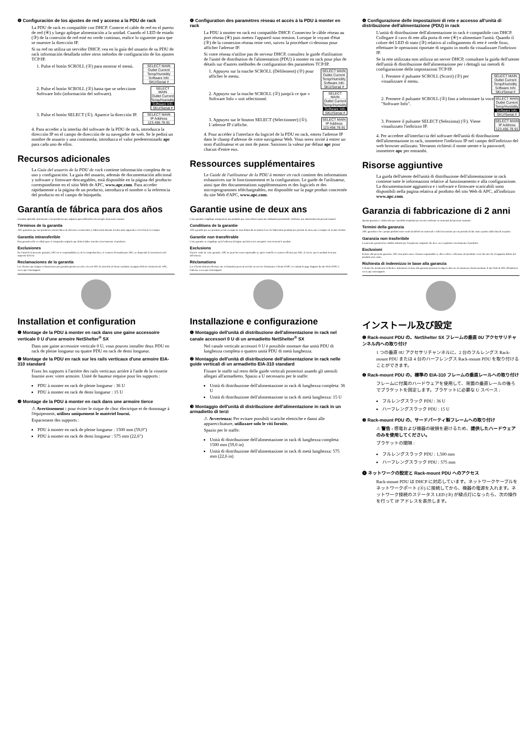❹ Configuración de los ajustes de red y acceso a la PDU de rack
La PDU de rack es compatible con DHCP. Conecte el cable de red en el puerto de red (④) y luego aplique alimentación a la unidad. Cuando el LED de estado (③) de la conexión de red esté en verde continuo, realice lo siguiente para que se muestre la dirección IP.
Si su red no utiliza un servidor DHCP, vea en la guía del usuario de su PDU de rack información detallada sobre otros métodos de configuración de los ajustes TCP/IP.
1. Pulse el botón SCROLL (②) para mostrar el menú.
SELECT MAIN
Outlet Current
Temp/Humidity
Software Info
SKU/Serial #
2. Pulse el botón SCROLL (②) hasta que se seleccione Software Info (información del software).
SELECT MAIN
Outlet Current
Temp/Humidity
Software Info
SKU/Serial #
3. Pulse el botón SELECT (①). Aparece la dirección IP.
SELECT MAIN
IP Address
123.456.78.91
4. Para acceder a la interfaz del software de la PDU de rack, introduzca la dirección IP en el campo de dirección de su navegador de web. Se le pedirá un nombre de usuario y una contraseña; introduzca el valor predeterminado apc para cada uno de ellos.
Recursos adicionales
La Guía del usuario de la PDU de rack contiene información completa de su uso y configuración. La guía del usuario, además de documentación adicional y software y firmware descargables, está disponible en la página del producto correspondiente en el sitio Web de APC, www.apc.com. Para acceder rápidamente a la página de un producto, introduzca el nombre o la referencia del producto en el campo de búsqueda.
Garantía de fábrica para dos años
Garantía aplicable únicamente a los productos que adquiera para utilizarlos con arreglo al presente manual.
Términos de la garantía
APC garantiza que sus productos estarán libres de defectos en materiales y fabricación durante los dos años siguientes a la fecha de la compra.
Garantía intransferible
Esta garantía sólo es válida para el comprador original, que deberá haber inscrito correctamente el producto.
Exclusiones
En virtud de la presente garantía, APC no se responsabiliza si, de la comprobación y el examen efectuados por APC, se desprende la inexistencia del supuesto defecto.
Reclamaciones de la garantía
Los clientes que tengan reclamaciones por garantía pueden acceder a la red APC de atención al cliente mediante la página Web de Asistencia de APC, www.apc.com/support.
Installation et configuration
❶ Montage de la PDU à monter en rack dans une gaine accessoire verticale 0 U d'une armoire NetShelter<sup>®</sup> SX
Dans une gaine accessoire verticale 0 U, vous pouvez installer deux PDU en rack de pleine longueur ou quatre PDU en rack de demi longueur.
❷ Montage de la PDU en rack sur les rails verticaux d'une armoire EIA-310 standard
Fixez les supports à l'arrière des rails verticaux arrière à l'aide de la visserie fournie avec votre armoire. Unité de hauteur requise pour les supports :
PDU à monter en rack de pleine longueur : 36 U
PDU à monter en rack de demi longueur : 15 U
❸ Montage de la PDU à monter en rack dans une armoire tierce
⚠ Avertissement : pour éviter le risque de choc électrique et de dommage à l'équipement, utilisez uniquement le matériel fourni.
Espacement des supports :
PDU à monter en rack de pleine longueur : 1500 mm (59,0")
PDU à monter en rack de demi longueur : 575 mm (22,6")
❹ Configuration des paramètres réseau et accès à la PDU à monter en rack
La PDU à monter en rack est compatible DHCP. Connectez le câble réseau au port réseau (④) puis mettez l'appareil sous tension. Lorsque le voyant d'état (③) de la connexion réseau reste vert, suivez la procédure ci-dessous pour afficher l'adresse IP.
Si votre réseau n'utilise pas de serveur DHCP, consultez le guide d'utilisation de l'unité de distribution de l'alimentation (PDU) à monter en rack pour plus de détails sur d'autres méthodes de configuration des paramètres TCP/IP.
1. Appuyez sur la touche SCROLL (Défilement) (②) pour afficher le menu.
SELECT MAIN
Outlet Current
Temp/Humidity
Software Info
SKU/Serial #
2. Appuyez sur la touche SCROLL (②) jusqu'à ce que « Software Info » soit sélectionné.
SELECT MAIN
Outlet Current
Temp/Humidity
Software Info
SKU/Serial #
3. Appuyez sur le bouton SELECT (Sélectionner) (①). L'adresse IP s'affiche.
SELECT MAIN
IP Address
123.456.78.91
4. Pour accéder à l'interface du logiciel de la PDU en rack, entrez l'adresse IP dans le champ d'adresse de votre navigateur Web. Vous serez invité à entrer un nom d'utilisateur et un mot de passe. Saisissez la valeur par défaut apc pour chacun d'entre eux.
Ressources supplémentaires
Le Guide de l'utilisateur de la PDU à monter en rack contient des informations exhaustives sur le fonctionnement et la configuration. Le guide de l'utilisateur, ainsi que des documentations supplémentaires et des logiciels et des microprogrammes téléchargeables, est disponible sur la page produit concernée du site Web d'APC, www.apc.com.
Garantie usine de deux ans
Cette garantie s'applique uniquement aux produits que vous achetez pour une utilisation personnelle conforme aux instructions du présent manuel.
Conditions de la garantie
APC garantit que ses produits seront exempts de tout défaut dû au matériel ou à la fabrication pendant une période de deux ans à compter de la date d'achat.
Garantie non transférable
Cette garantie ne s'applique qu'à l'acheteur d'origine qui doit avoir enregistré correctement le produit.
Exclusions
Dans le cadre de cette garantie, APC ne peut être tenu responsable si, après contrôle et examen effectué par APC, il s'avère que le produit n'est pas défectueux.
Réclamations
Les Clients désirant effectuer une réclamation peuvent accéder au service d'assistance Clients d'APC en visitant la page Support du site Web d'APC à l'adresse www.apc.com/support.
Installazione e configurazione
❶ Montaggio dell'unità di distribuzione dell'alimentazione in rack nel canale accessori 0 U di un armadietto NetShelter<sup>®</sup> SX
Nel canale verticale accessori 0 U è possibile montare due unità PDU di lunghezza completa o quattro unità PDU di metà lunghezza.
❷ Montaggio dell'unità di distribuzione dell'alimentazione in rack nelle guide verticali di un armadietto EIA-310 standard
Fissare le staffe sul retro delle guide verticali posteriori usando gli utensili allegati all'armadietto. Spazio a U necessario per le staffe:
Unità di distribuzione dell'alimentazione in rack di lunghezza completa: 36 U
Unità di distribuzione dell'alimentazione in rack di metà lunghezza: 15 U
❸ Montaggio dell'unità di distribuzione dell'alimentazione in rack in un armadietto di terzi
⚠ Avvertenza: Per evitare possibili scariche elettriche e danni alle apparecchiature, utilizzare solo le viti fornite.
Spazio per le staffe:
Unità di distribuzione dell'alimentazione in rack di lunghezza completa: 1500 mm (59,0 in)
Unità di distribuzione dell'alimentazione in rack di metà lunghezza: 575 mm (22,6 in)
❹ Configurazione delle impostazioni di rete e accesso all'unità di distribuzione dell'alimentazione (PDU) in rack
L'unità di distribuzione dell'alimentazione in rack è compatibile con DHCP. Collegare il cavo di rete alla porta di rete (④) e alimentare l'unità. Quando il colore del LED di stato (③) relativo al collegamento di rete è verde fisso, effettuare le operazioni riportate di seguito in modo da visualizzare l'indirizzo IP.
Se la rete utilizzata non utilizza un server DHCP, consultare la guida dell'utente dell'unità di distribuzione dell'alimentazione per i dettagli sui metodi di configurazione delle impostazioni TCP/IP.
1. Premere il pulsante SCROLL (Scorri) (②) per visualizzare il menu.
SELECT MAIN
Outlet Current
Temp/Humidity
Software Info
SKU/Serial #
2. Premere il pulsante SCROLL (②) fino a selezionare la voce "Software Info".
SELECT MAIN
Outlet Current
Temp/Humidity
Software Info
SKU/Serial #
3. Premere il pulsante SELECT (Seleziona) (①). Viene visualizzato l'indirizzo IP.
SELECT MAIN
IP Address
123.456.78.91
4. Per accedere all'interfaccia del software dell'unità di distribuzione dell'alimentazione in rack, immettere l'indirizzo IP nel campo dell'indirizzo del web browser utilizzato. Verranno richiesti il nome utente e la password; immettere apc per entrambi.
Risorse aggiuntive
La guida dell'utente dell'unità di distribuzione dell'alimentazione in rack contiene tutte le informazioni relative al funzionamento e alla configurazione. La documentazione aggiuntiva e i software e firmware scaricabili sono disponibili nella pagina relativa al prodotto del sito Web di APC, all'indirizzo www.apc.com.
Garanzia di fabbricazione di 2 anni
Questa garanzia è valida solo per i prodotti acquistati per un uso conforme ai contenuti del presente manuale.
Termini della garanzia
APC garantisce che i propri prodotti sono esenti da difetti nei materiali e nella lavorazione per un periodo di due anni a partire dalla data di acquisto.
Garanzia non trasferibile
La presente garanzia ha validità soltanto per l'acquirente originale che deve aver registrato correttamente il prodotto.
Esclusioni
In base alla presente garanzia, APC non potrà essere ritenuta responsabile se alla verifica e all'esame del prodotto verrà rilevato che il supposto difetto del prodotto non esiste.
Richiesta di indennizzo in base alla garanzia
I clienti che desiderano richiedere indennizzo in base alla garanzia possono rivolgersi alla rete di assistenza clienti mediante il sito Web di APC all'indirizzo www.apc.com/support.
インストール及び設定
❶ Rack-mount PDU の、NetShelter SX フレームの垂直 0U アクセサリチャンネル内への取り付け
1 つの垂直 0U アクセサリチャンネルに、2 台のフルレングス Rack-mount PDU または 4 台のハーフレングス Rack-mount PDU を取り付けることができます。
❷ Rack-mount PDU の、標準の EIA-310 フレームの垂直レールへの取り付け
フレームに付属のハードウェアを使用して、背面の垂直レールの後ろでブラケットを固定します。ブラケットに必要な U スペース :
フルレングスラック PDU : 36 U
ハーフレングスラック PDU : 15 U
❸ Rack-mount PDU の、サードパーティ製フレームへの取り付け
⚠ 警告 : 感電および機器の破損を避けるため、提供したハードウェアのみを使用してください。
ブラケットの間隔 :
フルレングスラック PDU : 1,500 mm
ハーフレングスラック PDU : 575 mm
❹ ネットワークの設定と Rack-mount PDU へのアクセス
Rack-mount PDU は DHCP に対応しています。ネットワークケーブルをネットワークポート (④) に接続してから、機器の電源を入れます。ネットワーク接続のステータス LED (③) が緑点灯になったら、次の操作を行って IP アドレスを表示します。